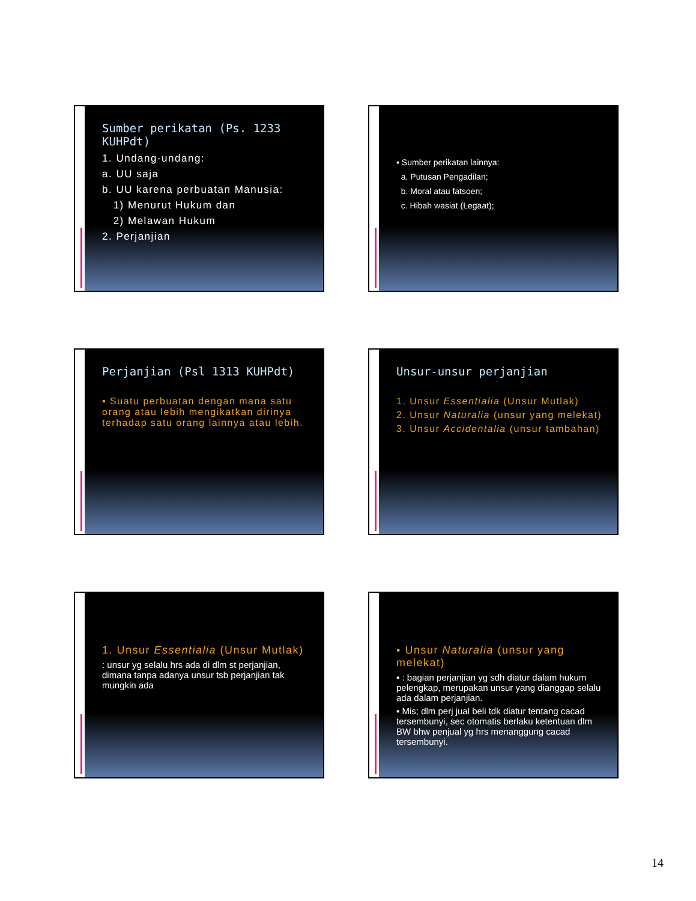Sumber perikatan (Ps. 1233 KUHPdt)
1. Undang-undang:
a. UU saja
b. UU karena perbuatan Manusia:
1) Menurut Hukum dan
2) Melawan Hukum
2. Perjanjian
▪ Sumber perikatan lainnya:
a. Putusan Pengadilan;
b. Moral atau fatsoen;
c. Hibah wasiat (Legaat);
Perjanjian (Psl 1313 KUHPdt)
▪ Suatu perbuatan dengan mana satu orang atau lebih mengikatkan dirinya terhadap satu orang lainnya atau lebih.
Unsur-unsur perjanjian
1. Unsur Essentialia (Unsur Mutlak)
2. Unsur Naturalia (unsur yang melekat)
3. Unsur Accidentalia (unsur tambahan)
1. Unsur Essentialia (Unsur Mutlak)
: unsur yg selalu hrs ada di dlm st perjanjian, dimana tanpa adanya unsur tsb perjanjian tak mungkin ada
▪ Unsur Naturalia (unsur yang melekat)
▪ : bagian perjanjian yg sdh diatur dalam hukum pelengkap, merupakan unsur yang dianggap selalu ada dalam perjanjian.
▪ Mis; dlm perj jual beli tdk diatur tentang cacad tersembunyi, sec otomatis berlaku ketentuan dlm BW bhw penjual yg hrs menanggung cacad tersembunyi.
14